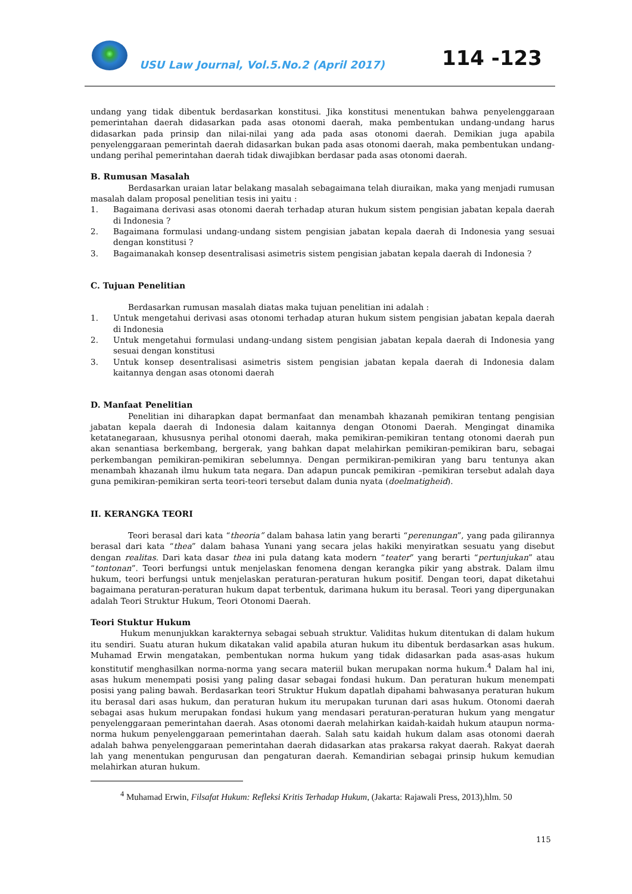USU Law Journal, Vol.5.No.2 (April 2017)
114 -123
undang yang tidak dibentuk berdasarkan konstitusi. Jika konstitusi menentukan bahwa penyelenggaraan pemerintahan daerah didasarkan pada asas otonomi daerah, maka pembentukan undang-undang harus didasarkan pada prinsip dan nilai-nilai yang ada pada asas otonomi daerah. Demikian juga apabila penyelenggaraan pemerintah daerah didasarkan bukan pada asas otonomi daerah, maka pembentukan undang-undang perihal pemerintahan daerah tidak diwajibkan berdasar pada asas otonomi daerah.
B. Rumusan Masalah
Berdasarkan uraian latar belakang masalah sebagaimana telah diuraikan, maka yang menjadi rumusan masalah dalam proposal penelitian tesis ini yaitu :
1. Bagaimana derivasi asas otonomi daerah terhadap aturan hukum sistem pengisian jabatan kepala daerah di Indonesia ?
2. Bagaimana formulasi undang-undang sistem pengisian jabatan kepala daerah di Indonesia yang sesuai dengan konstitusi ?
3. Bagaimanakah konsep desentralisasi asimetris sistem pengisian jabatan kepala daerah di Indonesia ?
C. Tujuan Penelitian
Berdasarkan rumusan masalah diatas maka tujuan penelitian ini adalah :
1. Untuk mengetahui derivasi asas otonomi terhadap aturan hukum sistem pengisian jabatan kepala daerah di Indonesia
2. Untuk mengetahui formulasi undang-undang sistem pengisian jabatan kepala daerah di Indonesia yang sesuai dengan konstitusi
3. Untuk konsep desentralisasi asimetris sistem pengisian jabatan kepala daerah di Indonesia dalam kaitannya dengan asas otonomi daerah
D. Manfaat Penelitian
Penelitian ini diharapkan dapat bermanfaat dan menambah khazanah pemikiran tentang pengisian jabatan kepala daerah di Indonesia dalam kaitannya dengan Otonomi Daerah. Mengingat dinamika ketatanegaraan, khususnya perihal otonomi daerah, maka pemikiran-pemikiran tentang otonomi daerah pun akan senantiasa berkembang, bergerak, yang bahkan dapat melahirkan pemikiran-pemikiran baru, sebagai perkembangan pemikiran-pemikiran sebelumnya. Dengan permikiran-pemikiran yang baru tentunya akan menambah khazanah ilmu hukum tata negara. Dan adapun puncak pemikiran –pemikiran tersebut adalah daya guna pemikiran-pemikiran serta teori-teori tersebut dalam dunia nyata (doelmatigheid).
II. KERANGKA TEORI
Teori berasal dari kata “theoria” dalam bahasa latin yang berarti “perenungan”, yang pada gilirannya berasal dari kata “thea” dalam bahasa Yunani yang secara jelas hakiki menyiratkan sesuatu yang disebut dengan realitas. Dari kata dasar thea ini pula datang kata modern “teater” yang berarti “pertunjukan” atau “tontonan”. Teori berfungsi untuk menjelaskan fenomena dengan kerangka pikir yang abstrak. Dalam ilmu hukum, teori berfungsi untuk menjelaskan peraturan-peraturan hukum positif. Dengan teori, dapat diketahui bagaimana peraturan-peraturan hukum dapat terbentuk, darimana hukum itu berasal. Teori yang dipergunakan adalah Teori Struktur Hukum, Teori Otonomi Daerah.
Teori Stuktur Hukum
Hukum menunjukkan karakternya sebagai sebuah struktur. Validitas hukum ditentukan di dalam hukum itu sendiri. Suatu aturan hukum dikatakan valid apabila aturan hukum itu dibentuk berdasarkan asas hukum. Muhamad Erwin mengatakan, pembentukan norma hukum yang tidak didasarkan pada asas-asas hukum konstitutif menghasilkan norma-norma yang secara materiil bukan merupakan norma hukum.<sup>4</sup> Dalam hal ini, asas hukum menempati posisi yang paling dasar sebagai fondasi hukum. Dan peraturan hukum menempati posisi yang paling bawah. Berdasarkan teori Struktur Hukum dapatlah dipahami bahwasanya peraturan hukum itu berasal dari asas hukum, dan peraturan hukum itu merupakan turunan dari asas hukum. Otonomi daerah sebagai asas hukum merupakan fondasi hukum yang mendasari peraturan-peraturan hukum yang mengatur penyelenggaraan pemerintahan daerah. Asas otonomi daerah melahirkan kaidah-kaidah hukum ataupun norma-norma hukum penyelenggaraan pemerintahan daerah. Salah satu kaidah hukum dalam asas otonomi daerah adalah bahwa penyelenggaraan pemerintahan daerah didasarkan atas prakarsa rakyat daerah. Rakyat daerah lah yang menentukan pengurusan dan pengaturan daerah. Kemandirian sebagai prinsip hukum kemudian melahirkan aturan hukum.
<sup>4</sup> Muhamad Erwin, Filsafat Hukum: Refleksi Kritis Terhadap Hukum, (Jakarta: Rajawali Press, 2013),hlm. 50
115